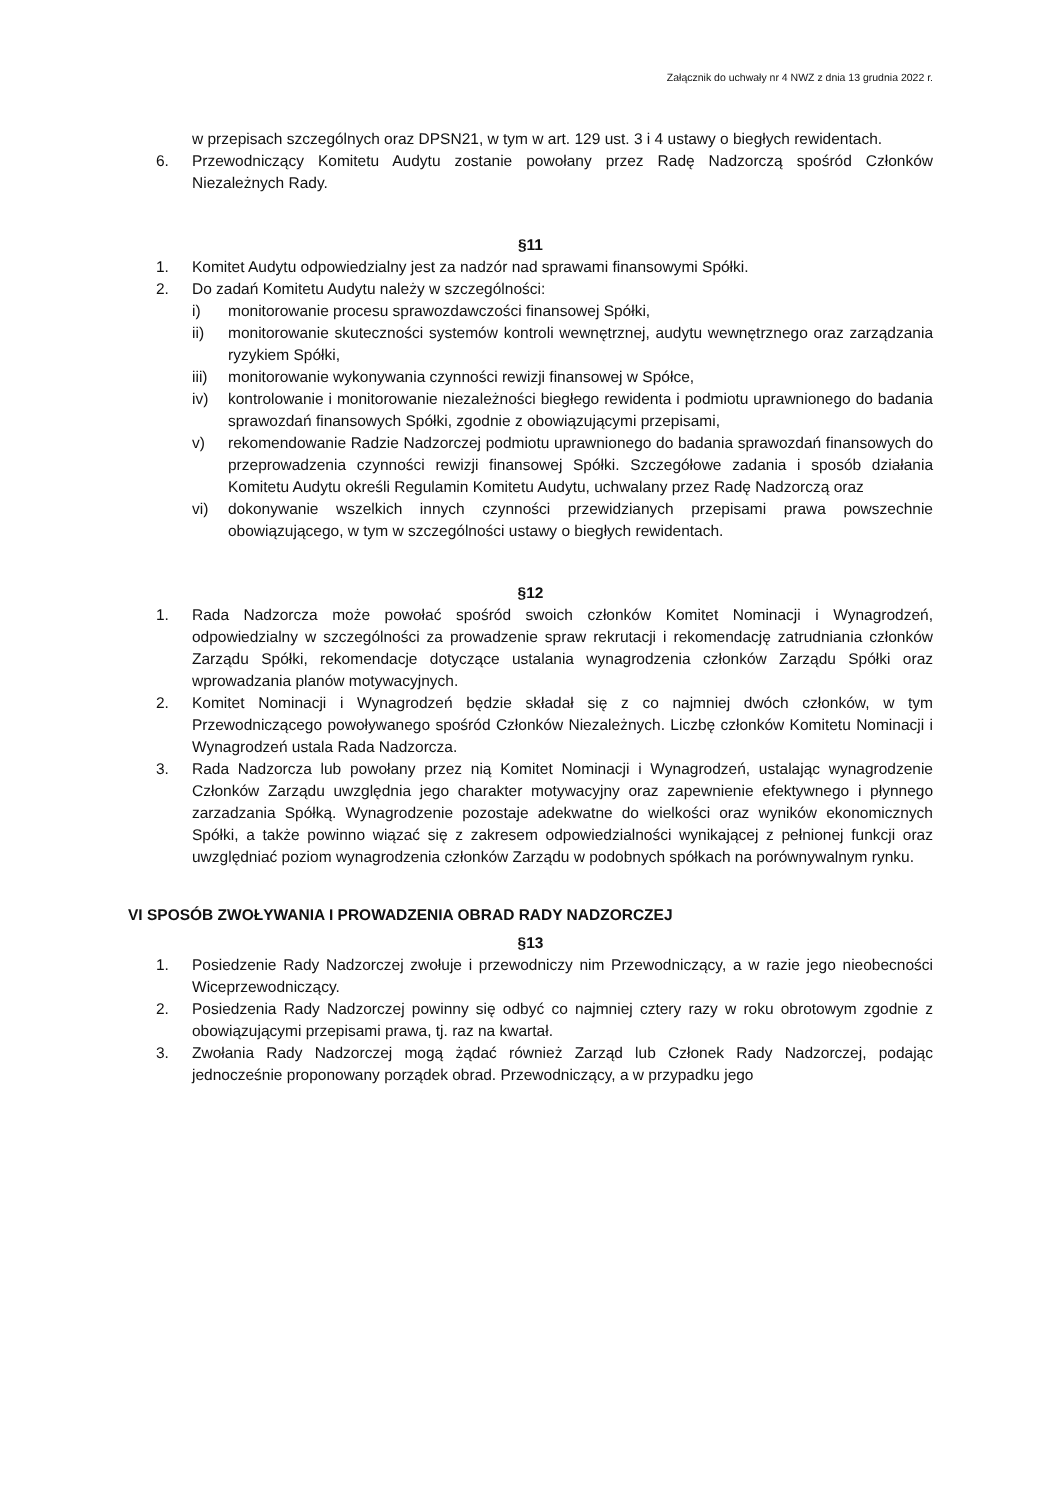Załącznik do uchwały nr 4 NWZ z dnia 13 grudnia 2022 r.
w przepisach szczególnych oraz DPSN21, w tym w art. 129 ust. 3 i 4 ustawy o biegłych rewidentach.
6. Przewodniczący Komitetu Audytu zostanie powołany przez Radę Nadzorczą spośród Członków Niezależnych Rady.
§11
1. Komitet Audytu odpowiedzialny jest za nadzór nad sprawami finansowymi Spółki.
2. Do zadań Komitetu Audytu należy w szczególności:
i) monitorowanie procesu sprawozdawczości finansowej Spółki,
ii) monitorowanie skuteczności systemów kontroli wewnętrznej, audytu wewnętrznego oraz zarządzania ryzykiem Spółki,
iii) monitorowanie wykonywania czynności rewizji finansowej w Spółce,
iv) kontrolowanie i monitorowanie niezależności biegłego rewidenta i podmiotu uprawnionego do badania sprawozdań finansowych Spółki, zgodnie z obowiązującymi przepisami,
v) rekomendowanie Radzie Nadzorczej podmiotu uprawnionego do badania sprawozdań finansowych do przeprowadzenia czynności rewizji finansowej Spółki. Szczegółowe zadania i sposób działania Komitetu Audytu określi Regulamin Komitetu Audytu, uchwalany przez Radę Nadzorczą oraz
vi) dokonywanie wszelkich innych czynności przewidzianych przepisami prawa powszechnie obowiązującego, w tym w szczególności ustawy o biegłych rewidentach.
§12
1. Rada Nadzorcza może powołać spośród swoich członków Komitet Nominacji i Wynagrodzeń, odpowiedzialny w szczególności za prowadzenie spraw rekrutacji i rekomendację zatrudniania członków Zarządu Spółki, rekomendacje dotyczące ustalania wynagrodzenia członków Zarządu Spółki oraz wprowadzania planów motywacyjnych.
2. Komitet Nominacji i Wynagrodzeń będzie składał się z co najmniej dwóch członków, w tym Przewodniczącego powoływanego spośród Członków Niezależnych. Liczbę członków Komitetu Nominacji i Wynagrodzeń ustala Rada Nadzorcza.
3. Rada Nadzorcza lub powołany przez nią Komitet Nominacji i Wynagrodzeń, ustalając wynagrodzenie Członków Zarządu uwzględnia jego charakter motywacyjny oraz zapewnienie efektywnego i płynnego zarzadzania Spółką. Wynagrodzenie pozostaje adekwatne do wielkości oraz wyników ekonomicznych Spółki, a także powinno wiązać się z zakresem odpowiedzialności wynikającej z pełnionej funkcji oraz uwzględniać poziom wynagrodzenia członków Zarządu w podobnych spółkach na porównywalnym rynku.
VI SPOSÓB ZWOŁYWANIA I PROWADZENIA OBRAD RADY NADZORCZEJ
§13
1. Posiedzenie Rady Nadzorczej zwołuje i przewodniczy nim Przewodniczący, a w razie jego nieobecności Wiceprzewodniczący.
2. Posiedzenia Rady Nadzorczej powinny się odbyć co najmniej cztery razy w roku obrotowym zgodnie z obowiązującymi przepisami prawa, tj. raz na kwartał.
3. Zwołania Rady Nadzorczej mogą żądać również Zarząd lub Członek Rady Nadzorczej, podając jednocześnie proponowany porządek obrad. Przewodniczący, a w przypadku jego